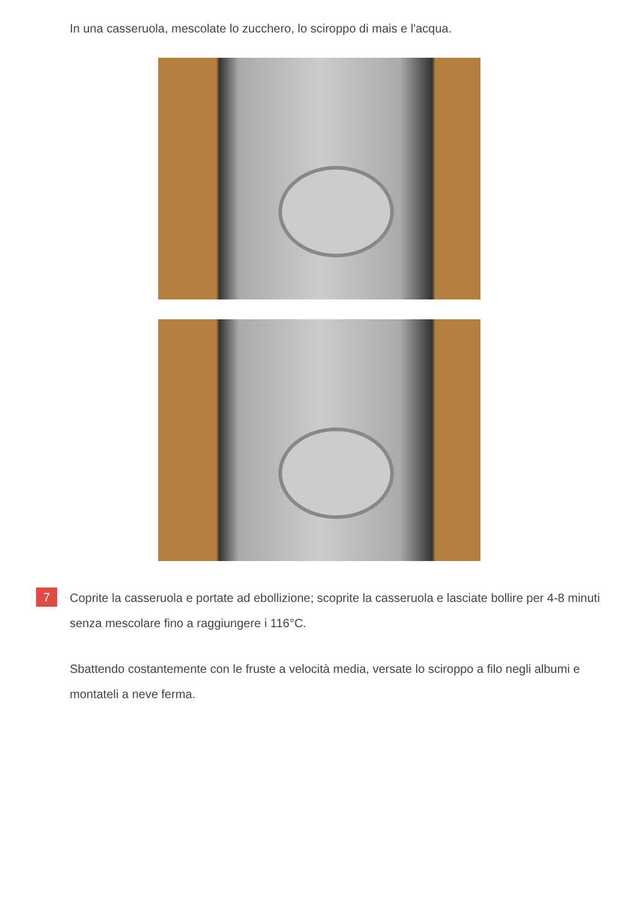In una casseruola, mescolate lo zucchero, lo sciroppo di mais e l'acqua.
7
Coprite la casseruola e portate ad ebollizione; scoprite la casseruola e lasciate bollire per 4-8 minuti senza mescolare fino a raggiungere i 116°C.
Sbattendo costantemente con le fruste a velocità media, versate lo sciroppo a filo negli albumi e montateli a neve ferma.